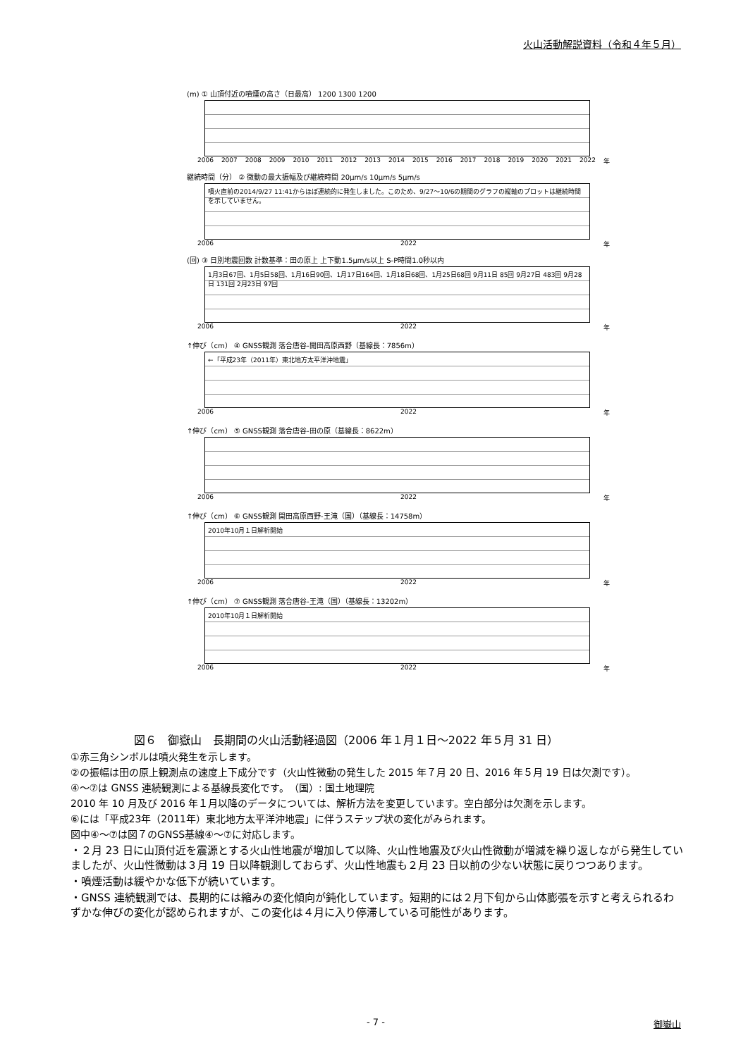火山活動解説資料（令和４年５月）
(m) ① 山頂付近の噴煙の高さ（日最高） 1200 1300 1200
2006 2007 2008 2009 2010 2011 2012 2013 2014 2015 2016 2017 2018 2019 2020 2021 2022 年
継続時間（分） ② 微動の最大振幅及び継続時間 20μm/s 10μm/s 5μm/s
噴火直前の2014/9/27 11:41からほぼ連続的に発生しました。このため、9/27～10/6の期間のグラフの縦軸のプロットは継続時間を示していません。
2006 2022 年
(回) ③ 日別地震回数 計数基準：田の原上 上下動1.5μm/s以上 S-P時間1.0秒以内
1月3日67回、1月5日58回、1月16日90回、1月17日164回、1月18日68回、1月25日68回 9月11日 85回 9月27日 483回 9月28日 131回 2月23日 97回
2006 2022 年
↑伸び（cm） ④ GNSS観測 落合唐谷-開田高原西野（基線長：7856m）
←「平成23年（2011年）東北地方太平洋沖地震」
2006 2022 年
↑伸び（cm） ⑤ GNSS観測 落合唐谷-田の原（基線長：8622m）
2006 2022 年
↑伸び（cm） ⑥ GNSS観測 開田高原西野-王滝（国）（基線長：14758m）
2010年10月１日解析開始
2006 2022 年
↑伸び（cm） ⑦ GNSS観測 落合唐谷-王滝（国）（基線長：13202m）
2010年10月１日解析開始
2006 2022 年
図６　御嶽山　長期間の火山活動経過図（2006 年１月１日～2022 年５月 31 日）
①赤三角シンボルは噴火発生を示します。
②の振幅は田の原上観測点の速度上下成分です（火山性微動の発生した 2015 年７月 20 日、2016 年５月 19 日は欠測です）。
④～⑦は GNSS 連続観測による基線長変化です。　（国）: 国土地理院
2010 年 10 月及び 2016 年１月以降のデータについては、解析方法を変更しています。空白部分は欠測を示します。
⑥には「平成23年（2011年）東北地方太平洋沖地震」に伴うステップ状の変化がみられます。
図中④～⑦は図７のGNSS基線④～⑦に対応します。
・２月 23 日に山頂付近を震源とする火山性地震が増加して以降、火山性地震及び火山性微動が増減を繰り返しながら発生していましたが、火山性微動は３月 19 日以降観測しておらず、火山性地震も２月 23 日以前の少ない状態に戻りつつあります。
・噴煙活動は緩やかな低下が続いています。
・GNSS 連続観測では、長期的には縮みの変化傾向が鈍化しています。短期的には２月下旬から山体膨張を示すと考えられるわずかな伸びの変化が認められますが、この変化は４月に入り停滞している可能性があります。
- 7 - 御嶽山